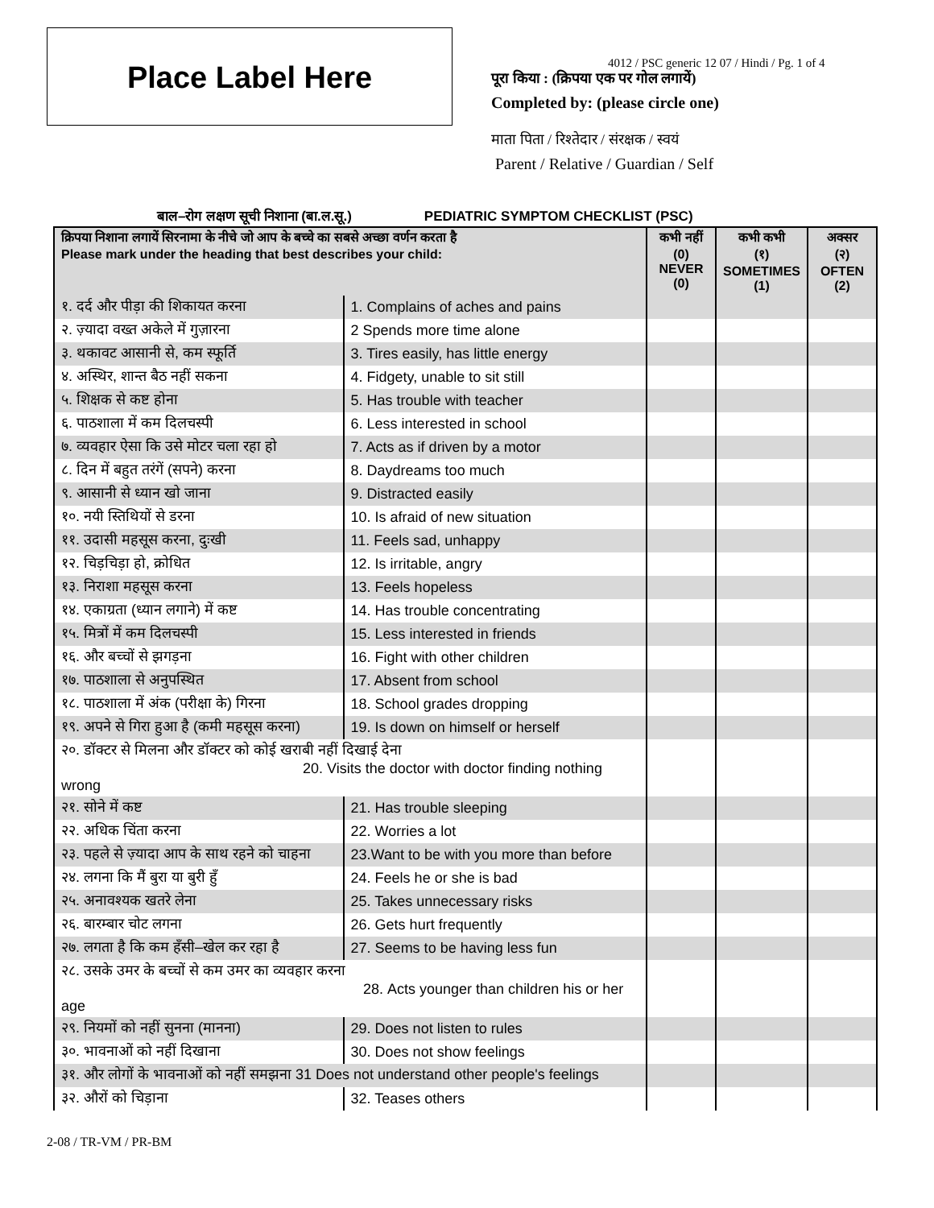Place Label Here
4012 / PSC generic 12 07 / Hindi / Pg. 1 of 4
पूरा किया : (क्रिपया एक पर गोल लगायें)
Completed by: (please circle one)
माता पिता / रिश्तेदार / संरक्षक / स्वयं
Parent / Relative / Guardian / Self
बाल–रोग लक्षण सूची निशाना (बा.ल.सू.) PEDIATRIC SYMPTOM CHECKLIST (PSC)
| क्रिपया निशाना लगायें सिरनामा के नीचे जो आप के बच्चे का सबसे अच्छा वर्णन करता है Please mark under the heading that best describes your child: | | कभी नहीं (0) NEVER (0) | कभी कभी (१) SOMETIMES (1) | अक्सर (२) OFTEN (2) |
| --- | --- | --- | --- | --- |
| १. दर्द और पीड़ा की शिकायत करना | 1. Complains of aches and pains | | | |
| २. ज़्यादा वख्त अकेले में गुज़ारना | 2 Spends more time alone | | | |
| ३. थकावट आसानी से, कम स्फूर्ति | 3. Tires easily, has little energy | | | |
| ४. अस्थिर, शान्त बैठ नहीं सकना | 4. Fidgety, unable to sit still | | | |
| ५. शिक्षक से कष्ट होना | 5. Has trouble with teacher | | | |
| ६. पाठशाला में कम दिलचस्पी | 6. Less interested in school | | | |
| ७. व्यवहार ऐसा कि उसे मोटर चला रहा हो | 7. Acts as if driven by a motor | | | |
| ८. दिन में बहुत तरंगें (सपने) करना | 8. Daydreams too much | | | |
| ९. आसानी से ध्यान खो जाना | 9. Distracted easily | | | |
| १०. नयी स्तिथियों से डरना | 10. Is afraid of new situation | | | |
| ११. उदासी महसूस करना, दुःखी | 11. Feels sad, unhappy | | | |
| १२. चिड़चिड़ा हो, क्रोधित | 12. Is irritable, angry | | | |
| १३. निराशा महसूस करना | 13. Feels hopeless | | | |
| १४. एकाग्रता (ध्यान लगाने) में कष्ट | 14. Has trouble concentrating | | | |
| १५. मित्रों में कम दिलचस्पी | 15. Less interested in friends | | | |
| १६. और बच्चों से झगड़ना | 16. Fight with other children | | | |
| १७. पाठशाला से अनुपस्थित | 17. Absent from school | | | |
| १८. पाठशाला में अंक (परीक्षा के) गिरना | 18. School grades dropping | | | |
| १९. अपने से गिरा हुआ है (कमी महसूस करना) | 19. Is down on himself or herself | | | |
| २०. डॉक्टर से मिलना और डॉक्टर को कोई खराबी नहीं दिखाई देना 20. Visits the doctor with doctor finding nothing wrong | | | | |
| २१. सोने में कष्ट | 21. Has trouble sleeping | | | |
| २२. अधिक चिंता करना | 22. Worries a lot | | | |
| २३. पहले से ज़्यादा आप के साथ रहने को चाहना | 23.Want to be with you more than before | | | |
| २४. लगना कि मैं बुरा या बुरी हुँ | 24. Feels he or she is bad | | | |
| २५. अनावश्यक खतरे लेना | 25. Takes unnecessary risks | | | |
| २६. बारम्बार चोट लगना | 26. Gets hurt frequently | | | |
| २७. लगता है कि कम हँसी–खेल कर रहा है | 27. Seems to be having less fun | | | |
| २८. उसके उमर के बच्चों से कम उमर का व्यवहार करना 28. Acts younger than children his or her age | | | | |
| २९. नियमों को नहीं सुनना (मानना) | 29. Does not listen to rules | | | |
| ३०. भावनाओं को नहीं दिखाना | 30. Does not show feelings | | | |
| ३१. और लोगों के भावनाओं को नहीं समझना 31 Does not understand other people's feelings | | | | |
| ३२. औरों को चिड़ाना | 32. Teases others | | | |
2-08 / TR-VM / PR-BM